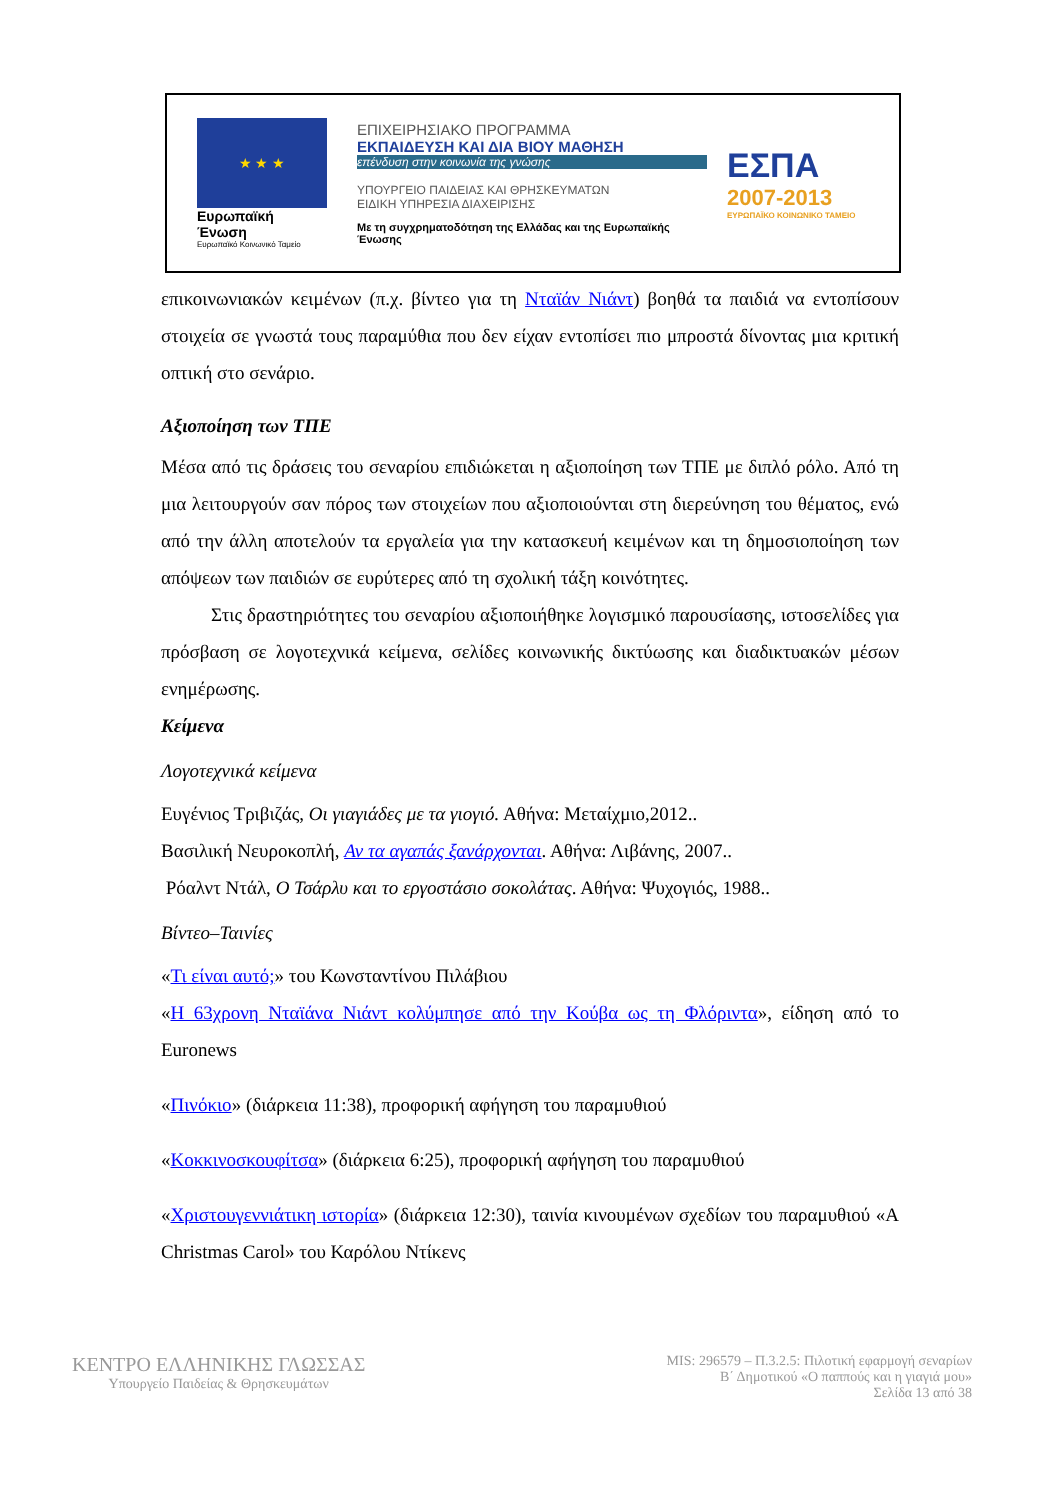★ ★ ★
Ευρωπαϊκή Ένωση
Ευρωπαϊκό Κοινωνικό Ταμείο
ΕΠΙΧΕΙΡΗΣΙΑΚΟ ΠΡΟΓΡΑΜΜΑ
ΕΚΠΑΙΔΕΥΣΗ ΚΑΙ ΔΙΑ ΒΙΟΥ ΜΑΘΗΣΗ
επένδυση στην κοινωνία της γνώσης
ΥΠΟΥΡΓΕΙΟ ΠΑΙΔΕΙΑΣ ΚΑΙ ΘΡΗΣΚΕΥΜΑΤΩΝ
ΕΙΔΙΚΗ ΥΠΗΡΕΣΙΑ ΔΙΑΧΕΙΡΙΣΗΣ
Με τη συγχρηματοδότηση της Ελλάδας και της Ευρωπαϊκής Ένωσης
ΕΣΠΑ
2007-2013
ΕΥΡΩΠΑΪΚΟ ΚΟΙΝΩΝΙΚΟ ΤΑΜΕΙΟ
επικοινωνιακών κειμένων (π.χ. βίντεο για τη Νταϊάν Νιάντ) βοηθά τα παιδιά να εντοπίσουν στοιχεία σε γνωστά τους παραμύθια που δεν είχαν εντοπίσει πιο μπροστά δίνοντας μια κριτική οπτική στο σενάριο.
Αξιοποίηση των ΤΠΕ
Μέσα από τις δράσεις του σεναρίου επιδιώκεται η αξιοποίηση των ΤΠΕ με διπλό ρόλο. Από τη μια λειτουργούν σαν πόρος των στοιχείων που αξιοποιούνται στη διερεύνηση του θέματος, ενώ από την άλλη αποτελούν τα εργαλεία για την κατασκευή κειμένων και τη δημοσιοποίηση των απόψεων των παιδιών σε ευρύτερες από τη σχολική τάξη κοινότητες.
Στις δραστηριότητες του σεναρίου αξιοποιήθηκε λογισμικό παρουσίασης, ιστοσελίδες για πρόσβαση σε λογοτεχνικά κείμενα, σελίδες κοινωνικής δικτύωσης και διαδικτυακών μέσων ενημέρωσης.
Κείμενα
Λογοτεχνικά κείμενα
Ευγένιος Τριβιζάς, Οι γιαγιάδες με τα γιογιό. Αθήνα: Μεταίχμιο,2012..
Βασιλική Νευροκοπλή, Αν τα αγαπάς ξανάρχονται. Αθήνα: Λιβάνης, 2007..
Ρόαλντ Ντάλ, Ο Τσάρλυ και το εργοστάσιο σοκολάτας. Αθήνα: Ψυχογιός, 1988..
Βίντεο–Ταινίες
«Τι είναι αυτό;» του Κωνσταντίνου Πιλάβιου
«Η 63χρονη Νταϊάνα Νιάντ κολύμπησε από την Κούβα ως τη Φλόριντα», είδηση από το Euronews
«Πινόκιο» (διάρκεια 11:38), προφορική αφήγηση του παραμυθιού
«Κοκκινοσκουφίτσα» (διάρκεια 6:25), προφορική αφήγηση του παραμυθιού
«Χριστουγεννιάτικη ιστορία» (διάρκεια 12:30), ταινία κινουμένων σχεδίων του παραμυθιού «A Christmas Carol» του Καρόλου Ντίκενς
ΚΕΝΤΡΟ ΕΛΛΗΝΙΚΗΣ ΓΛΩΣΣΑΣ
Υπουργείο Παιδείας & Θρησκευμάτων
MIS: 296579 – Π.3.2.5: Πιλοτική εφαρμογή σεναρίων
Β΄ Δημοτικού «Ο παππούς και η γιαγιά μου»
Σελίδα 13 από 38